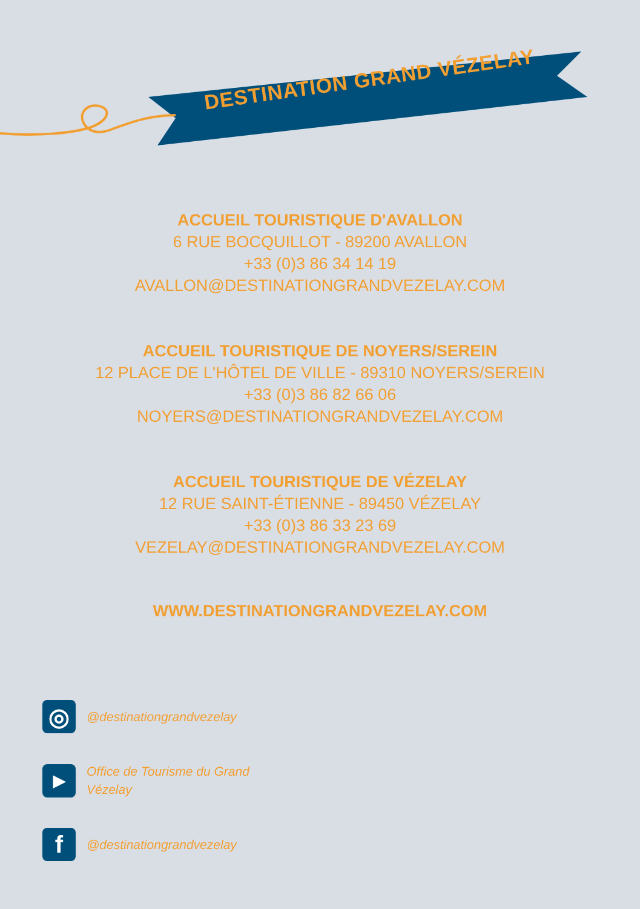DESTINATION GRAND VÉZELAY
ACCUEIL TOURISTIQUE D'AVALLON
6 RUE BOCQUILLOT - 89200 AVALLON
+33 (0)3 86 34 14 19
AVALLON@DESTINATIONGRANDVEZELAY.COM
ACCUEIL TOURISTIQUE DE NOYERS/SEREIN
12 PLACE DE L'HÔTEL DE VILLE - 89310 NOYERS/SEREIN
+33 (0)3 86 82 66 06
NOYERS@DESTINATIONGRANDVEZELAY.COM
ACCUEIL TOURISTIQUE DE VÉZELAY
12 RUE SAINT-ÉTIENNE - 89450 VÉZELAY
+33 (0)3 86 33 23 69
VEZELAY@DESTINATIONGRANDVEZELAY.COM
WWW.DESTINATIONGRANDVEZELAY.COM
◎
@destinationgrandvezelay
▶
Office de Tourisme du Grand
Vézelay
f
@destinationgrandvezelay